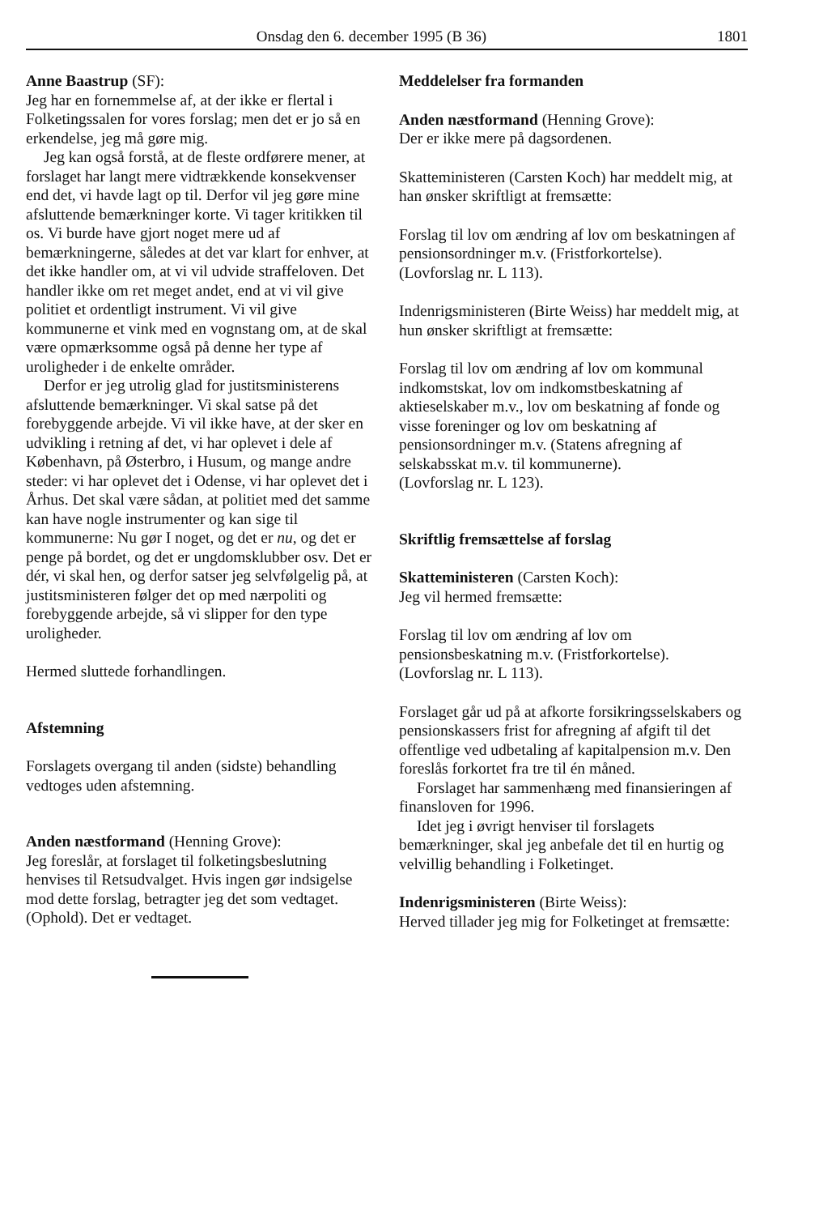Onsdag den 6. december 1995 (B 36) 1801
Anne Baastrup (SF):
Jeg har en fornemmelse af, at der ikke er flertal i Folketingssalen for vores forslag; men det er jo så en erkendelse, jeg må gøre mig.
Jeg kan også forstå, at de fleste ordførere mener, at forslaget har langt mere vidtrækkende konsekvenser end det, vi havde lagt op til. Derfor vil jeg gøre mine afsluttende bemærkninger korte. Vi tager kritikken til os. Vi burde have gjort noget mere ud af bemærkningerne, således at det var klart for enhver, at det ikke handler om, at vi vil udvide straffeloven. Det handler ikke om ret meget andet, end at vi vil give politiet et ordentligt instrument. Vi vil give kommunerne et vink med en vognstang om, at de skal være opmærksomme også på denne her type af uroligheder i de enkelte områder.
Derfor er jeg utrolig glad for justitsministerens afsluttende bemærkninger. Vi skal satse på det forebyggende arbejde. Vi vil ikke have, at der sker en udvikling i retning af det, vi har oplevet i dele af København, på Østerbro, i Husum, og mange andre steder: vi har oplevet det i Odense, vi har oplevet det i Århus. Det skal være sådan, at politiet med det samme kan have nogle instrumenter og kan sige til kommunerne: Nu gør I noget, og det er nu, og det er penge på bordet, og det er ungdomsklubber osv. Det er dér, vi skal hen, og derfor satser jeg selvfølgelig på, at justitsministeren følger det op med nærpoliti og forebyggende arbejde, så vi slipper for den type uroligheder.
Hermed sluttede forhandlingen.
Afstemning
Forslagets overgang til anden (sidste) behandling vedtoges uden afstemning.
Anden næstformand (Henning Grove):
Jeg foreslår, at forslaget til folketingsbeslutning henvises til Retsudvalget. Hvis ingen gør indsigelse mod dette forslag, betragter jeg det som vedtaget. (Ophold). Det er vedtaget.
Meddelelser fra formanden
Anden næstformand (Henning Grove):
Der er ikke mere på dagsordenen.
Skatteministeren (Carsten Koch) har meddelt mig, at han ønsker skriftligt at fremsætte:
Forslag til lov om ændring af lov om beskatningen af pensionsordninger m.v. (Fristforkortelse).
(Lovforslag nr. L 113).
Indenrigsministeren (Birte Weiss) har meddelt mig, at hun ønsker skriftligt at fremsætte:
Forslag til lov om ændring af lov om kommunal indkomstskat, lov om indkomstbeskatning af aktieselskaber m.v., lov om beskatning af fonde og visse foreninger og lov om beskatning af pensionsordninger m.v. (Statens afregning af selskabsskat m.v. til kommunerne).
(Lovforslag nr. L 123).
Skriftlig fremsættelse af forslag
Skatteministeren (Carsten Koch):
Jeg vil hermed fremsætte:
Forslag til lov om ændring af lov om pensionsbeskatning m.v. (Fristforkortelse).
(Lovforslag nr. L 113).
Forslaget går ud på at afkorte forsikringsselskabers og pensionskassers frist for afregning af afgift til det offentlige ved udbetaling af kapitalpension m.v. Den foreslås forkortet fra tre til én måned.
Forslaget har sammenhæng med finansieringen af finansloven for 1996.
Idet jeg i øvrigt henviser til forslagets bemærkninger, skal jeg anbefale det til en hurtig og velvillig behandling i Folketinget.
Indenrigsministeren (Birte Weiss):
Herved tillader jeg mig for Folketinget at fremsætte: